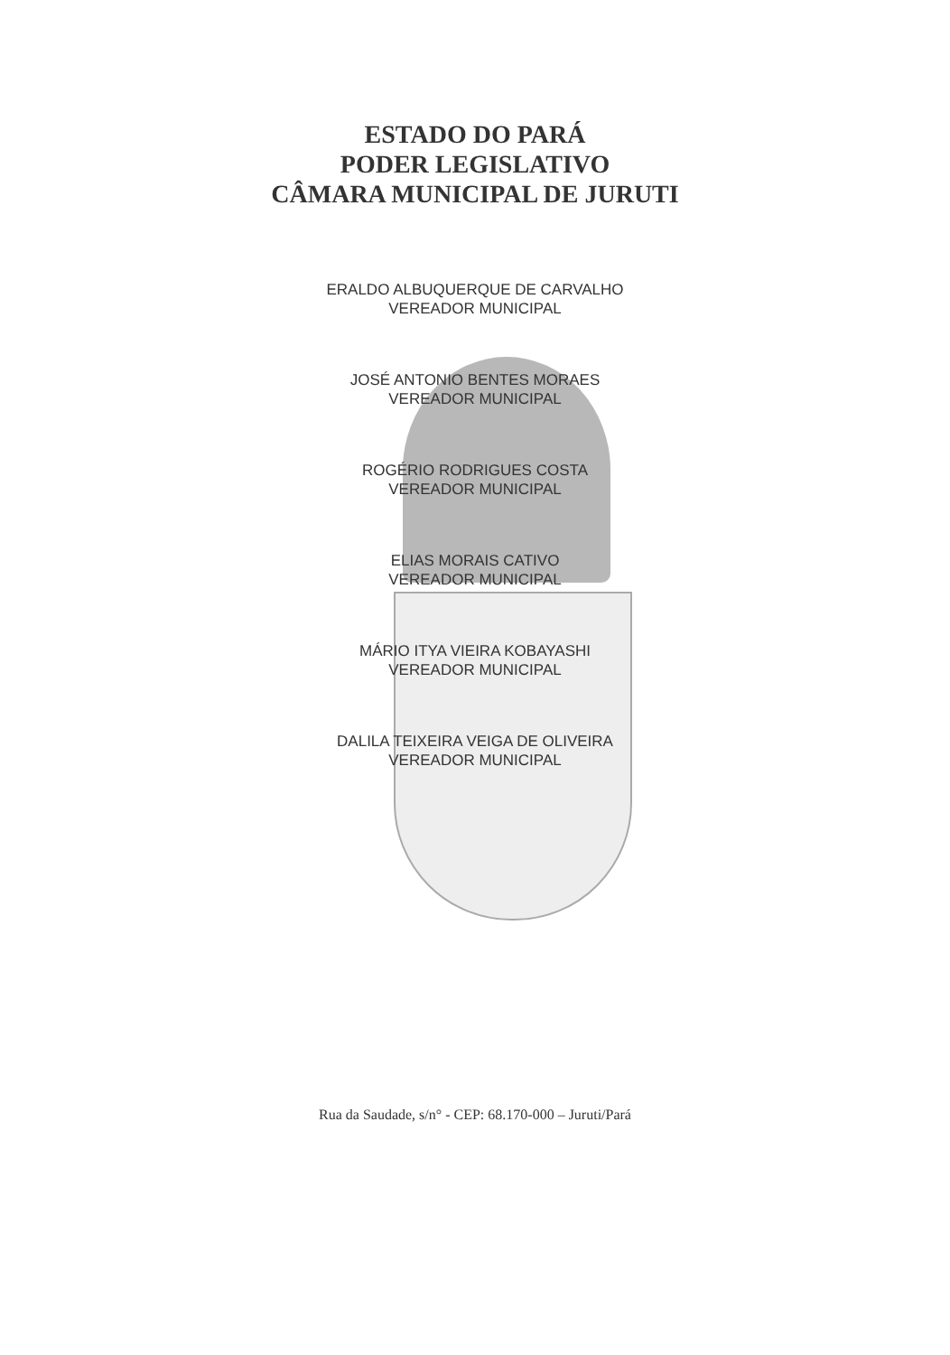ESTADO DO PARÁ
PODER LEGISLATIVO
CÂMARA MUNICIPAL DE JURUTI
ERALDO ALBUQUERQUE DE CARVALHO
VEREADOR MUNICIPAL
JOSÉ ANTONIO BENTES MORAES
VEREADOR MUNICIPAL
ROGÉRIO RODRIGUES COSTA
VEREADOR MUNICIPAL
ELIAS MORAIS CATIVO
VEREADOR MUNICIPAL
MÁRIO ITYA VIEIRA KOBAYASHI
VEREADOR MUNICIPAL
DALILA TEIXEIRA VEIGA DE OLIVEIRA
VEREADOR MUNICIPAL
Rua da Saudade, s/n° - CEP: 68.170-000 – Juruti/Pará